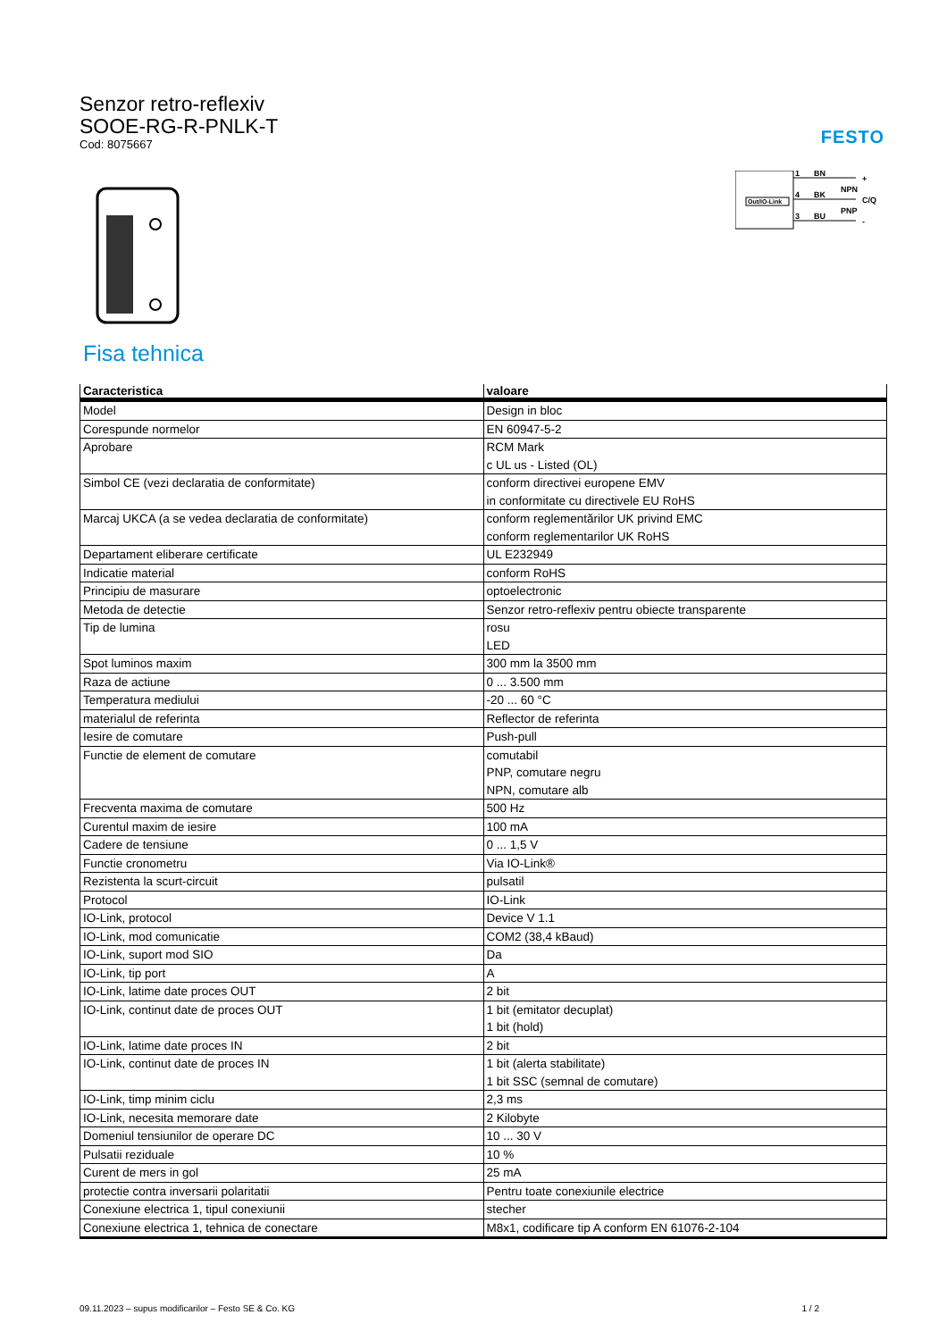FESTO
Senzor retro-reflexiv
SOOE-RG-R-PNLK-T
Cod: 8075667
Out/IO-Link
1
BN
+
4
BK
NPN
C/Q
3
BU
PNP
-
Fisa tehnica
| Caracteristica | valoare |
| --- | --- |
| Model | Design in bloc |
| Corespunde normelor | EN 60947-5-2 |
| Aprobare | RCM Mark c UL us - Listed (OL) |
| Simbol CE (vezi declaratia de conformitate) | conform directivei europene EMV in conformitate cu directivele EU RoHS |
| Marcaj UKCA (a se vedea declaratia de conformitate) | conform reglementărilor UK privind EMC conform reglementarilor UK RoHS |
| Departament eliberare certificate | UL E232949 |
| Indicatie material | conform RoHS |
| Principiu de masurare | optoelectronic |
| Metoda de detectie | Senzor retro-reflexiv pentru obiecte transparente |
| Tip de lumina | rosu LED |
| Spot luminos maxim | 300 mm la 3500 mm |
| Raza de actiune | 0 ... 3.500 mm |
| Temperatura mediului | -20 ... 60 °C |
| materialul de referinta | Reflector de referinta |
| Iesire de comutare | Push-pull |
| Functie de element de comutare | comutabil PNP, comutare negru NPN, comutare alb |
| Frecventa maxima de comutare | 500 Hz |
| Curentul maxim de iesire | 100 mA |
| Cadere de tensiune | 0 ... 1,5 V |
| Functie cronometru | Via IO-Link® |
| Rezistenta la scurt-circuit | pulsatil |
| Protocol | IO-Link |
| IO-Link, protocol | Device V 1.1 |
| IO-Link, mod comunicatie | COM2 (38,4 kBaud) |
| IO-Link, suport mod SIO | Da |
| IO-Link, tip port | A |
| IO-Link, latime date proces OUT | 2 bit |
| IO-Link, continut date de proces OUT | 1 bit (emitator decuplat) 1 bit (hold) |
| IO-Link, latime date proces IN | 2 bit |
| IO-Link, continut date de proces IN | 1 bit (alerta stabilitate) 1 bit SSC (semnal de comutare) |
| IO-Link, timp minim ciclu | 2,3 ms |
| IO-Link, necesita memorare date | 2 Kilobyte |
| Domeniul tensiunilor de operare DC | 10 ... 30 V |
| Pulsatii reziduale | 10 % |
| Curent de mers in gol | 25 mA |
| protectie contra inversarii polaritatii | Pentru toate conexiunile electrice |
| Conexiune electrica 1, tipul conexiunii | stecher |
| Conexiune electrica 1, tehnica de conectare | M8x1, codificare tip A conform EN 61076-2-104 |
09.11.2023 – supus modificarilor – Festo SE & Co. KG 1 / 2